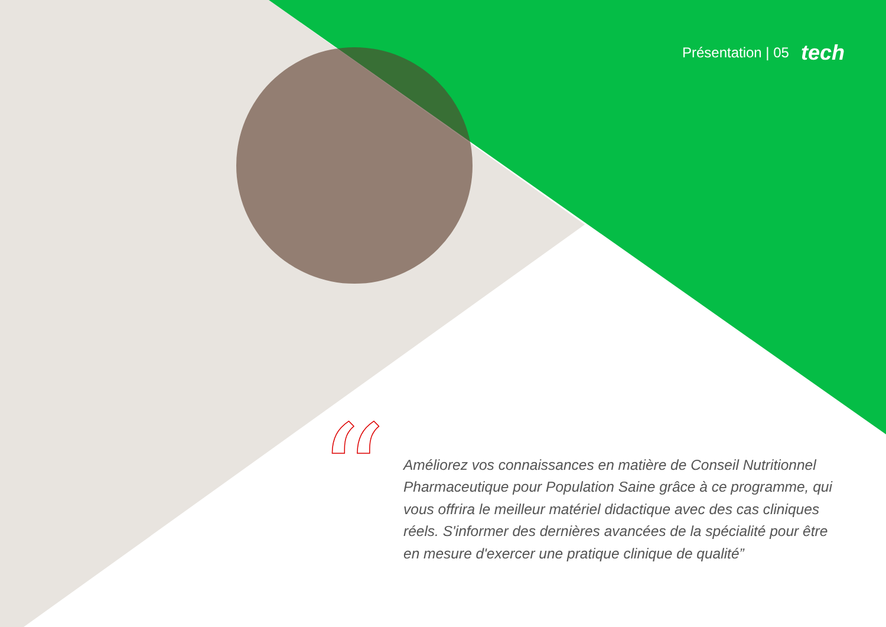Présentation | 05 tech
“
Améliorez vos connaissances en matière de Conseil Nutritionnel Pharmaceutique pour Population Saine grâce à ce programme, qui vous offrira le meilleur matériel didactique avec des cas cliniques réels. S'informer des dernières avancées de la spécialité pour être en mesure d'exercer une pratique clinique de qualité”